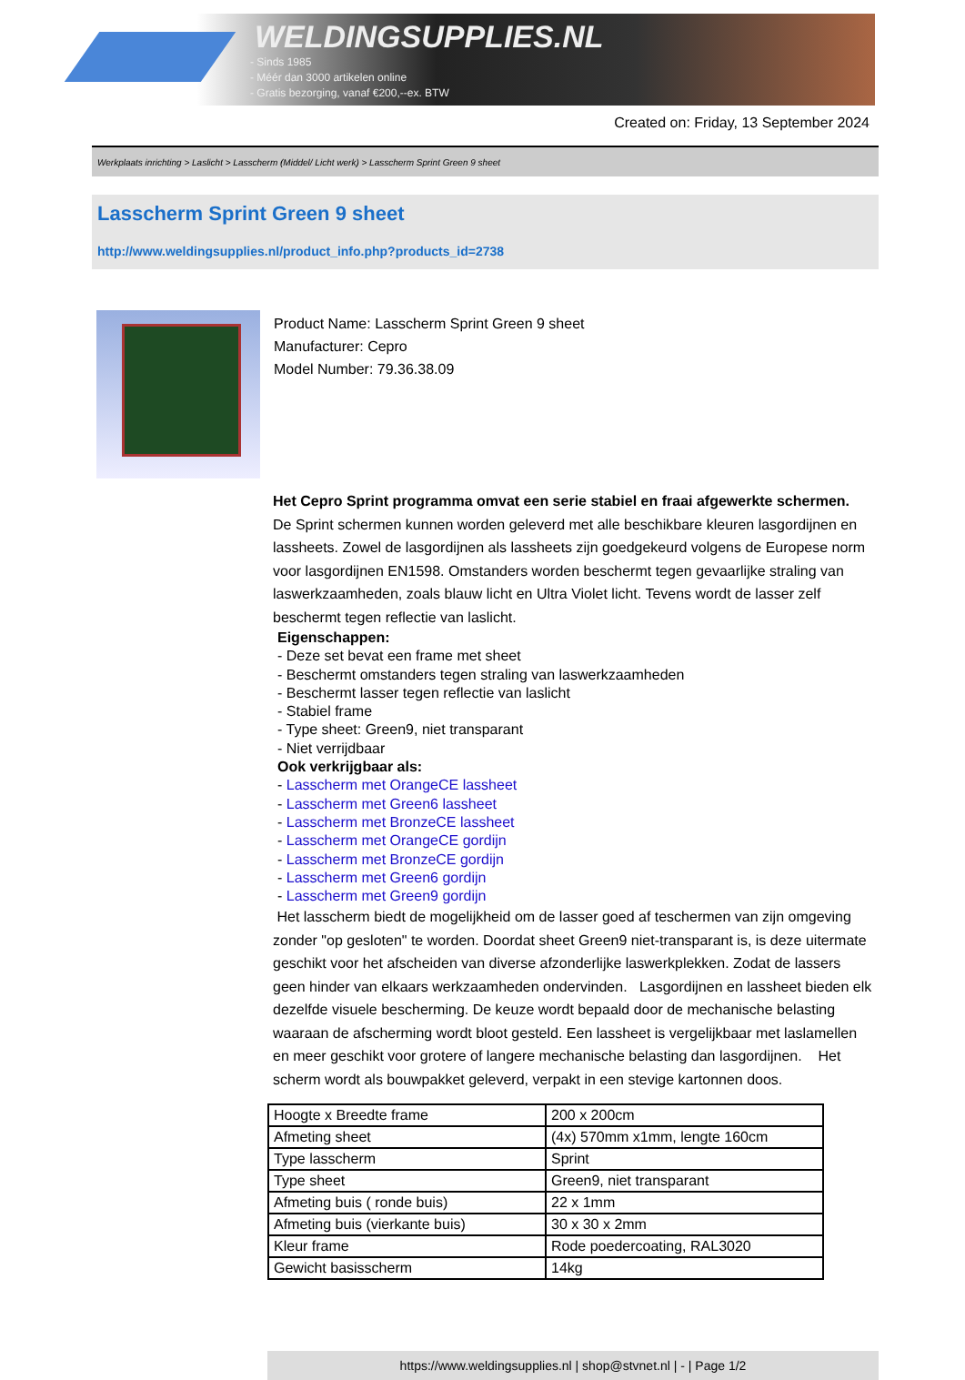WELDINGSUPPLIES.NL
- Sinds 1985
- Méér dan 3000 artikelen online
- Gratis bezorging, vanaf €200,--ex. BTW
Created on: Friday, 13 September 2024
Werkplaats inrichting > Laslicht > Lasscherm (Middel/ Licht werk) > Lasscherm Sprint Green 9 sheet
Lasscherm Sprint Green 9 sheet
http://www.weldingsupplies.nl/product_info.php?products_id=2738
Product Name: Lasscherm Sprint Green 9 sheet
Manufacturer: Cepro
Model Number: 79.36.38.09
Het Cepro Sprint programma omvat een serie stabiel en fraai afgewerkte schermen.
De Sprint schermen kunnen worden geleverd met alle beschikbare kleuren lasgordijnen en lassheets. Zowel de lasgordijnen als lassheets zijn goedgekeurd volgens de Europese norm voor lasgordijnen EN1598. Omstanders worden beschermt tegen gevaarlijke straling van laswerkzaamheden, zoals blauw licht en Ultra Violet licht. Tevens wordt de lasser zelf beschermt tegen reflectie van laslicht.
Eigenschappen:
- Deze set bevat een frame met sheet
- Beschermt omstanders tegen straling van laswerkzaamheden
- Beschermt lasser tegen reflectie van laslicht
- Stabiel frame
- Type sheet: Green9, niet transparant
- Niet verrijdbaar
Ook verkrijgbaar als:
- Lasscherm met OrangeCE lassheet
- Lasscherm met Green6 lassheet
- Lasscherm met BronzeCE lassheet
- Lasscherm met OrangeCE gordijn
- Lasscherm met BronzeCE gordijn
- Lasscherm met Green6 gordijn
- Lasscherm met Green9 gordijn
Het lasscherm biedt de mogelijkheid om de lasser goed af teschermen van zijn omgeving zonder "op gesloten" te worden. Doordat sheet Green9 niet-transparant is, is deze uitermate geschikt voor het afscheiden van diverse afzonderlijke laswerkplekken. Zodat de lassers geen hinder van elkaars werkzaamheden ondervinden. Lasgordijnen en lassheet bieden elk dezelfde visuele bescherming. De keuze wordt bepaald door de mechanische belasting waaraan de afscherming wordt bloot gesteld. Een lassheet is vergelijkbaar met laslamellen en meer geschikt voor grotere of langere mechanische belasting dan lasgordijnen. Het scherm wordt als bouwpakket geleverd, verpakt in een stevige kartonnen doos.
| Hoogte x Breedte frame | 200 x 200cm |
| Afmeting sheet | (4x) 570mm x1mm, lengte 160cm |
| Type lasscherm | Sprint |
| Type sheet | Green9, niet transparant |
| Afmeting buis ( ronde buis) | 22 x 1mm |
| Afmeting buis (vierkante buis) | 30 x 30 x 2mm |
| Kleur frame | Rode poedercoating, RAL3020 |
| Gewicht basisscherm | 14kg |
https://www.weldingsupplies.nl | shop@stvnet.nl | - | Page 1/2